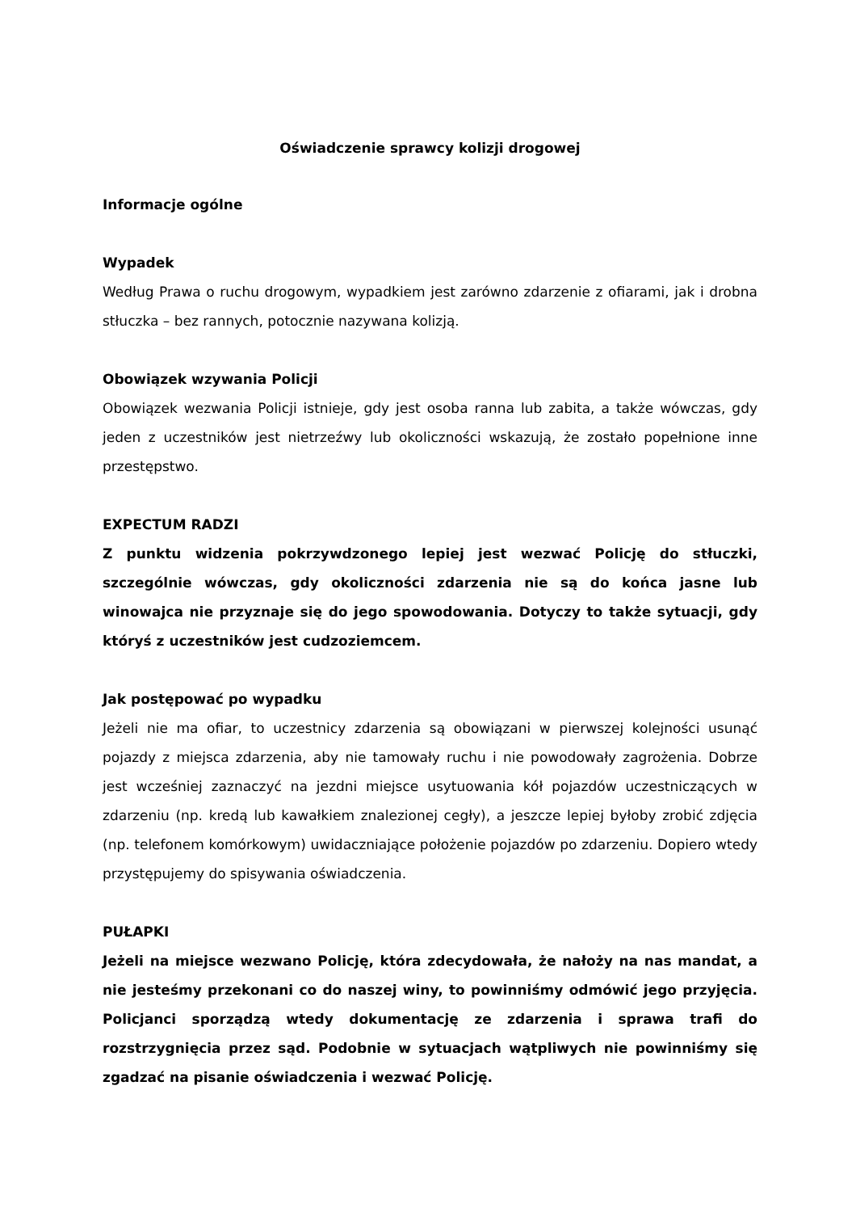Oświadczenie sprawcy kolizji drogowej
Informacje ogólne
Wypadek
Według Prawa o ruchu drogowym, wypadkiem jest zarówno zdarzenie z ofiarami, jak i drobna stłuczka – bez rannych, potocznie nazywana kolizją.
Obowiązek wzywania Policji
Obowiązek wezwania Policji istnieje, gdy jest osoba ranna lub zabita, a także wówczas, gdy jeden z uczestników jest nietrzeźwy lub okoliczności wskazują, że zostało popełnione inne przestępstwo.
EXPECTUM RADZI
Z punktu widzenia pokrzywdzonego lepiej jest wezwać Policję do stłuczki, szczególnie wówczas, gdy okoliczności zdarzenia nie są do końca jasne lub winowajca nie przyznaje się do jego spowodowania. Dotyczy to także sytuacji, gdy któryś z uczestników jest cudzoziemcem.
Jak postępować po wypadku
Jeżeli nie ma ofiar, to uczestnicy zdarzenia są obowiązani w pierwszej kolejności usunąć pojazdy z miejsca zdarzenia, aby nie tamowały ruchu i nie powodowały zagrożenia. Dobrze jest wcześniej zaznaczyć na jezdni miejsce usytuowania kół pojazdów uczestniczących w zdarzeniu (np. kredą lub kawałkiem znalezionej cegły), a jeszcze lepiej byłoby zrobić zdjęcia (np. telefonem komórkowym) uwidaczniające położenie pojazdów po zdarzeniu. Dopiero wtedy przystępujemy do spisywania oświadczenia.
PUŁAPKI
Jeżeli na miejsce wezwano Policję, która zdecydowała, że nałoży na nas mandat, a nie jesteśmy przekonani co do naszej winy, to powinniśmy odmówić jego przyjęcia. Policjanci sporządzą wtedy dokumentację ze zdarzenia i sprawa trafi do rozstrzygnięcia przez sąd. Podobnie w sytuacjach wątpliwych nie powinniśmy się zgadzać na pisanie oświadczenia i wezwać Policję.